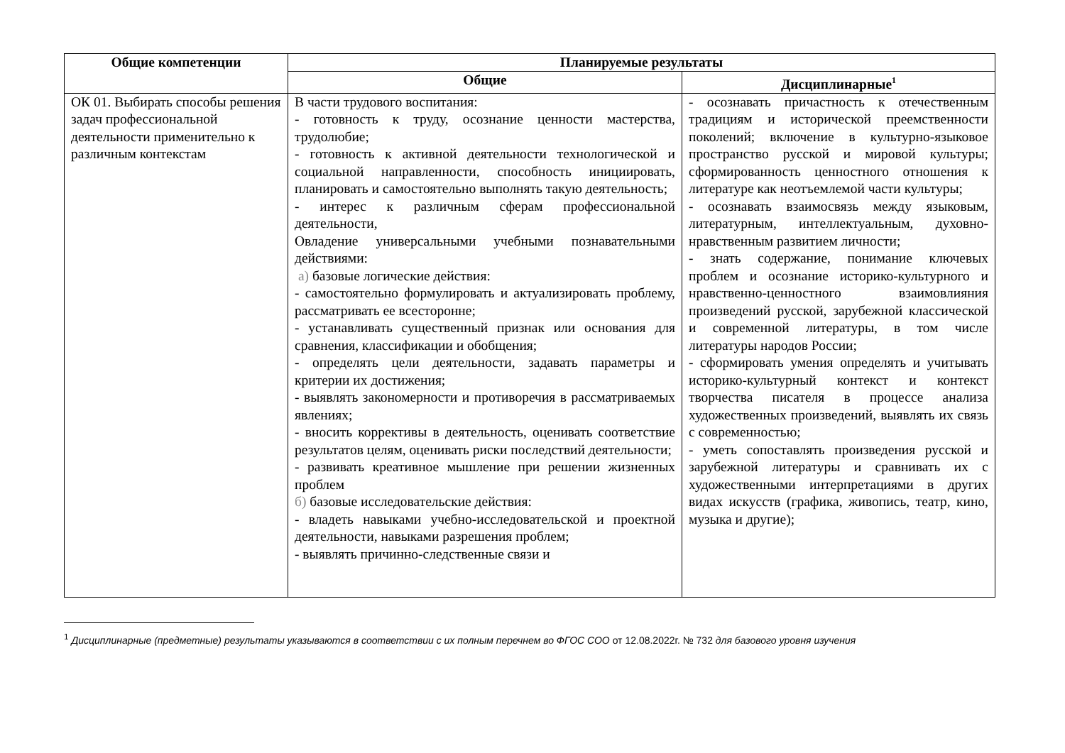| Общие компетенции | Планируемые результаты | |
| --- | --- | --- |
| | Общие | Дисциплинарные<sup>1</sup> |
| ОК 01. Выбирать способы решения задач профессиональной деятельности применительно к различным контекстам | В части трудового воспитания: - готовность к труду, осознание ценности мастерства, трудолюбие; - готовность к активной деятельности технологической и социальной направленности, способность инициировать, планировать и самостоятельно выполнять такую деятельность; - интерес к различным сферам профессиональной деятельности, Овладение универсальными учебными познавательными действиями: а) базовые логические действия: - самостоятельно формулировать и актуализировать проблему, рассматривать ее всесторонне; - устанавливать существенный признак или основания для сравнения, классификации и обобщения; - определять цели деятельности, задавать параметры и критерии их достижения; - выявлять закономерности и противоречия в рассматриваемых явлениях; - вносить коррективы в деятельность, оценивать соответствие результатов целям, оценивать риски последствий деятельности; - развивать креативное мышление при решении жизненных проблем б) базовые исследовательские действия: - владеть навыками учебно-исследовательской и проектной деятельности, навыками разрешения проблем; - выявлять причинно-следственные связи и | - осознавать причастность к отечественным традициям и исторической преемственности поколений; включение в культурно-языковое пространство русской и мировой культуры; сформированность ценностного отношения к литературе как неотъемлемой части культуры; - осознавать взаимосвязь между языковым, литературным, интеллектуальным, духовно-нравственным развитием личности; - знать содержание, понимание ключевых проблем и осознание историко-культурного и нравственно-ценностного взаимовлияния произведений русской, зарубежной классической и современной литературы, в том числе литературы народов России; - сформировать умения определять и учитывать историко-культурный контекст и контекст творчества писателя в процессе анализа художественных произведений, выявлять их связь с современностью; - уметь сопоставлять произведения русской и зарубежной литературы и сравнивать их с художественными интерпретациями в других видах искусств (графика, живопись, театр, кино, музыка и другие); |
<sup>1</sup> Дисциплинарные (предметные) результаты указываются в соответствии с их полным перечнем во ФГОС СОО от 12.08.2022г. № 732 для базового уровня изучения